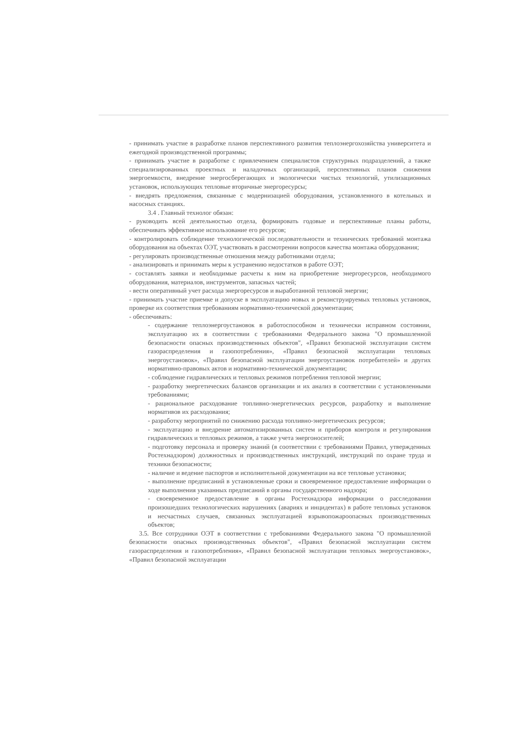- принимать участие в разработке планов перспективного развития теплоэнергохозяйства университета и ежегодной производственной программы;
- принимать участие в разработке с привлечением специалистов структурных подразделений, а также специализированных проектных и наладочных организаций, перспективных планов снижения энергоемкости, внедрение энергосберегающих и экологически чистых технологий, утилизационных установок, использующих тепловые вторичные энергоресурсы;
- внедрять предложения, связанные с модернизацией оборудования, установленного в котельных и насосных станциях.
3.4 . Главный технолог обязан:
- руководить всей деятельностью отдела, формировать годовые и перспективные планы работы, обеспечивать эффективное использование его ресурсов;
- контролировать соблюдение технологической последовательности и технических требований монтажа оборудования на объектах ОЭТ, участвовать в рассмотрении вопросов качества монтажа оборудования;
- регулировать производственные отношения между работниками отдела;
- анализировать и принимать меры к устранению недостатков в работе ОЭТ;
- составлять заявки и необходимые расчеты к ним на приобретение энергоресурсов, необходимого оборудования, материалов, инструментов, запасных частей;
- вести оперативный учет расхода энергоресурсов и выработанной тепловой энергии;
- принимать участие приемке и допуске в эксплуатацию новых и реконструируемых тепловых установок, проверке их соответствия требованиям нормативно-технической документации;
- обеспечивать:
- содержание теплоэнергоустановок в работоспособном и технически исправном состоянии, эксплуатацию их в соответствии с требованиями Федерального закона "О промышленной безопасности опасных производственных объектов", «Правил безопасной эксплуатации систем газораспределения и газопотребления», «Правил безопасной эксплуатации тепловых энергоустановок», «Правил безопасной эксплуатации энергоустановок потребителей» и других нормативно-правовых актов и нормативно-технической документации;
- соблюдение гидравлических и тепловых режимов потребления тепловой энергии;
- разработку энергетических балансов организации и их анализ в соответствии с установленными требованиями;
- рациональное расходование топливно-энергетических ресурсов, разработку и выполнение нормативов их расходования;
- разработку мероприятий по снижению расхода топливно-энергетических ресурсов;
- эксплуатацию и внедрение автоматизированных систем и приборов контроля и регулирования гидравлических и тепловых режимов, а также учета энергоносителей;
- подготовку персонала и проверку знаний (в соответствии с требованиями Правил, утвержденных Ростехнадзором) должностных и производственных инструкций, инструкций по охране труда и техники безопасности;
- наличие и ведение паспортов и исполнительной документации на все тепловые установки;
- выполнение предписаний в установленные сроки и своевременное предоставление информации о ходе выполнения указанных предписаний в органы государственного надзора;
- своевременное предоставление в органы Ростехнадзора информации о расследовании произошедших технологических нарушениях (авариях и инцидентах) в работе тепловых установок и несчастных случаев, связанных эксплуатацией взрывопожароопасных производственных объектов;
3.5. Все сотрудники ОЭТ в соответствии с требованиями Федерального закона "О промышленной безопасности опасных производственных объектов", «Правил безопасной эксплуатации систем газораспределения и газопотребления», «Правил безопасной эксплуатации тепловых энергоустановок», «Правил безопасной эксплуатации